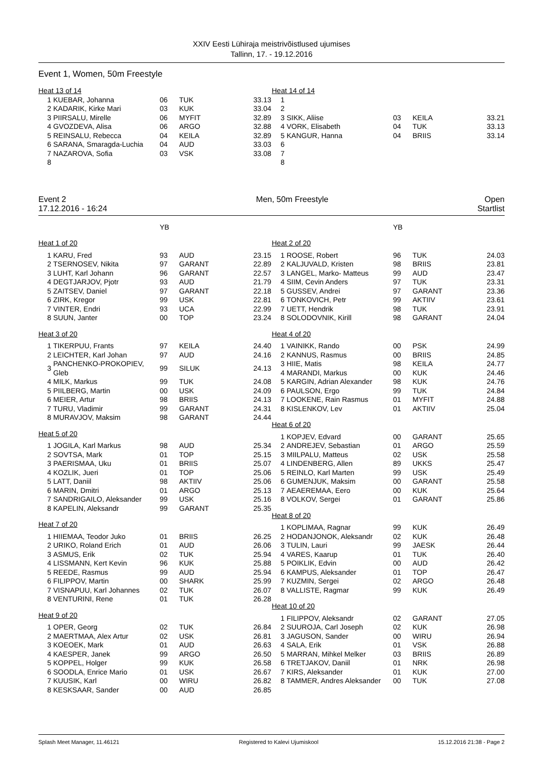XXIV Eesti Lühiraja meistrivõistlused ujumises
Tallinn, 17. - 19.12.2016
Event 1, Women, 50m Freestyle
| Heat 13 of 14 | | | | |
| 1 | KUEBAR, Johanna | 06 | TUK | 33.13 |
| 2 | KADARIK, Kirke Mari | 03 | KUK | 33.04 |
| 3 | PIIRSALU, Mirelle | 06 | MYFIT | 32.89 |
| 4 | GVOZDEVA, Alisa | 06 | ARGO | 32.88 |
| 5 | REINSALU, Rebecca | 04 | KEILA | 32.89 |
| 6 | SARANA, Smaragda-Luchia | 04 | AUD | 33.03 |
| 7 | NAZAROVA, Sofia | 03 | VSK | 33.08 |
| 8 | | | | |
| Heat 14 of 14 | | | | |
| 1 | | | | |
| 2 | | | | |
| 3 | SIKK, Aliise | 03 | KEILA | 33.21 |
| 4 | VORK, Elisabeth | 04 | TUK | 33.13 |
| 5 | KANGUR, Hanna | 04 | BRIIS | 33.14 |
| 6 | | | | |
| 7 | | | | |
| 8 | | | | |
Event 2
17.12.2016 - 16:24
Men, 50m Freestyle Open
Startlist
| | | YB | | |
| Heat 1 of 20 | | | | |
| 1 | KARU, Fred | 93 | AUD | 23.15 |
| 2 | TSERNOSEV, Nikita | 97 | GARANT | 22.89 |
| 3 | LUHT, Karl Johann | 96 | GARANT | 22.57 |
| 4 | DEGTJARJOV, Pjotr | 93 | AUD | 21.79 |
| 5 | ZAITSEV, Daniel | 97 | GARANT | 22.18 |
| 6 | ZIRK, Kregor | 99 | USK | 22.81 |
| 7 | VINTER, Endri | 93 | UCA | 22.99 |
| 8 | SUUN, Janter | 00 | TOP | 23.24 |
| Heat 3 of 20 | | | | |
| 1 | TIKERPUU, Frants | 97 | KEILA | 24.40 |
| 2 | LEICHTER, Karl Johan | 97 | AUD | 24.16 |
| 3 | PANCHENKO-PROKOPIEV, Gleb | 99 | SILUK | 24.13 |
| 4 | MILK, Markus | 99 | TUK | 24.08 |
| 5 | PIILBERG, Martin | 00 | USK | 24.09 |
| 6 | MEIER, Artur | 98 | BRIIS | 24.13 |
| 7 | TURU, Vladimir | 99 | GARANT | 24.31 |
| 8 | MURAVJOV, Maksim | 98 | GARANT | 24.44 |
| Heat 5 of 20 | | | | |
| 1 | JOGILA, Karl Markus | 98 | AUD | 25.34 |
| 2 | SOVTSA, Mark | 01 | TOP | 25.15 |
| 3 | PAERISMAA, Uku | 01 | BRIIS | 25.07 |
| 4 | KOZLIK, Jueri | 01 | TOP | 25.06 |
| 5 | LATT, Daniil | 98 | AKTIIV | 25.06 |
| 6 | MARIN, Dmitri | 01 | ARGO | 25.13 |
| 7 | SANDRIGAILO, Aleksander | 99 | USK | 25.16 |
| 8 | KAPELIN, Aleksandr | 99 | GARANT | 25.35 |
| Heat 7 of 20 | | | | |
| 1 | HIIEMAA, Teodor Juko | 01 | BRIIS | 26.25 |
| 2 | URIKO, Roland Erich | 01 | AUD | 26.06 |
| 3 | ASMUS, Erik | 02 | TUK | 25.94 |
| 4 | LISSMANN, Kert Kevin | 96 | KUK | 25.88 |
| 5 | REEDE, Rasmus | 99 | AUD | 25.94 |
| 6 | FILIPPOV, Martin | 00 | SHARK | 25.99 |
| 7 | VISNAPUU, Karl Johannes | 02 | TUK | 26.07 |
| 8 | VENTURINI, Rene | 01 | TUK | 26.28 |
| Heat 9 of 20 | | | | |
| 1 | OPER, Georg | 02 | TUK | 26.84 |
| 2 | MAERTMAA, Alex Artur | 02 | USK | 26.81 |
| 3 | KOEOEK, Mark | 01 | AUD | 26.63 |
| 4 | KAESPER, Janek | 99 | ARGO | 26.50 |
| 5 | KOPPEL, Holger | 99 | KUK | 26.58 |
| 6 | SOODLA, Enrice Mario | 01 | USK | 26.67 |
| 7 | KUUSIK, Karl | 00 | WIRU | 26.82 |
| 8 | KESKSAAR, Sander | 00 | AUD | 26.85 |
| | | YB | | |
| Heat 2 of 20 | | | | |
| 1 | ROOSE, Robert | 96 | TUK | 24.03 |
| 2 | KALJUVALD, Kristen | 98 | BRIIS | 23.81 |
| 3 | LANGEL, Marko- Matteus | 99 | AUD | 23.47 |
| 4 | SIIM, Cevin Anders | 97 | TUK | 23.31 |
| 5 | GUSSEV, Andrei | 97 | GARANT | 23.36 |
| 6 | TONKOVICH, Petr | 99 | AKTIIV | 23.61 |
| 7 | UETT, Hendrik | 98 | TUK | 23.91 |
| 8 | SOLODOVNIK, Kirill | 98 | GARANT | 24.04 |
| Heat 4 of 20 | | | | |
| 1 | VAINIKK, Rando | 00 | PSK | 24.99 |
| 2 | KANNUS, Rasmus | 00 | BRIIS | 24.85 |
| 3 | HIIE, Matis | 98 | KEILA | 24.77 |
| 4 | MARANDI, Markus | 00 | KUK | 24.46 |
| 5 | KARGIN, Adrian Alexander | 98 | KUK | 24.76 |
| 6 | PAULSON, Ergo | 99 | TUK | 24.84 |
| 7 | LOOKENE, Rain Rasmus | 01 | MYFIT | 24.88 |
| 8 | KISLENKOV, Lev | 01 | AKTIIV | 25.04 |
| Heat 6 of 20 | | | | |
| 1 | KOPJEV, Edvard | 00 | GARANT | 25.65 |
| 2 | ANDREJEV, Sebastian | 01 | ARGO | 25.59 |
| 3 | MIILPALU, Matteus | 02 | USK | 25.58 |
| 4 | LINDENBERG, Allen | 89 | UKKS | 25.47 |
| 5 | REINLO, Karl Marten | 99 | USK | 25.49 |
| 6 | GUMENJUK, Maksim | 00 | GARANT | 25.58 |
| 7 | AEAEREMAA, Eero | 00 | KUK | 25.64 |
| 8 | VOLKOV, Sergei | 01 | GARANT | 25.86 |
| Heat 8 of 20 | | | | |
| 1 | KOPLIMAA, Ragnar | 99 | KUK | 26.49 |
| 2 | HODANJONOK, Aleksandr | 02 | KUK | 26.48 |
| 3 | TULIN, Lauri | 99 | JAESK | 26.44 |
| 4 | VARES, Kaarup | 01 | TUK | 26.40 |
| 5 | POIKLIK, Edvin | 00 | AUD | 26.42 |
| 6 | KAMPUS, Aleksander | 01 | TOP | 26.47 |
| 7 | KUZMIN, Sergei | 02 | ARGO | 26.48 |
| 8 | VALLISTE, Ragmar | 99 | KUK | 26.49 |
| Heat 10 of 20 | | | | |
| 1 | FILIPPOV, Aleksandr | 02 | GARANT | 27.05 |
| 2 | SUUROJA, Carl Joseph | 02 | KUK | 26.98 |
| 3 | JAGUSON, Sander | 00 | WIRU | 26.94 |
| 4 | SALA, Erik | 01 | VSK | 26.88 |
| 5 | MARRAN, Mihkel Melker | 03 | BRIIS | 26.89 |
| 6 | TRETJAKOV, Daniil | 01 | NRK | 26.98 |
| 7 | KIRS, Aleksander | 01 | KUK | 27.00 |
| 8 | TAMMER, Andres Aleksander | 00 | TUK | 27.08 |
Splash Meet Manager, 11.46121 Registered to Kalevi Ujumiskool 15.12.2016 21:38 - Page 2